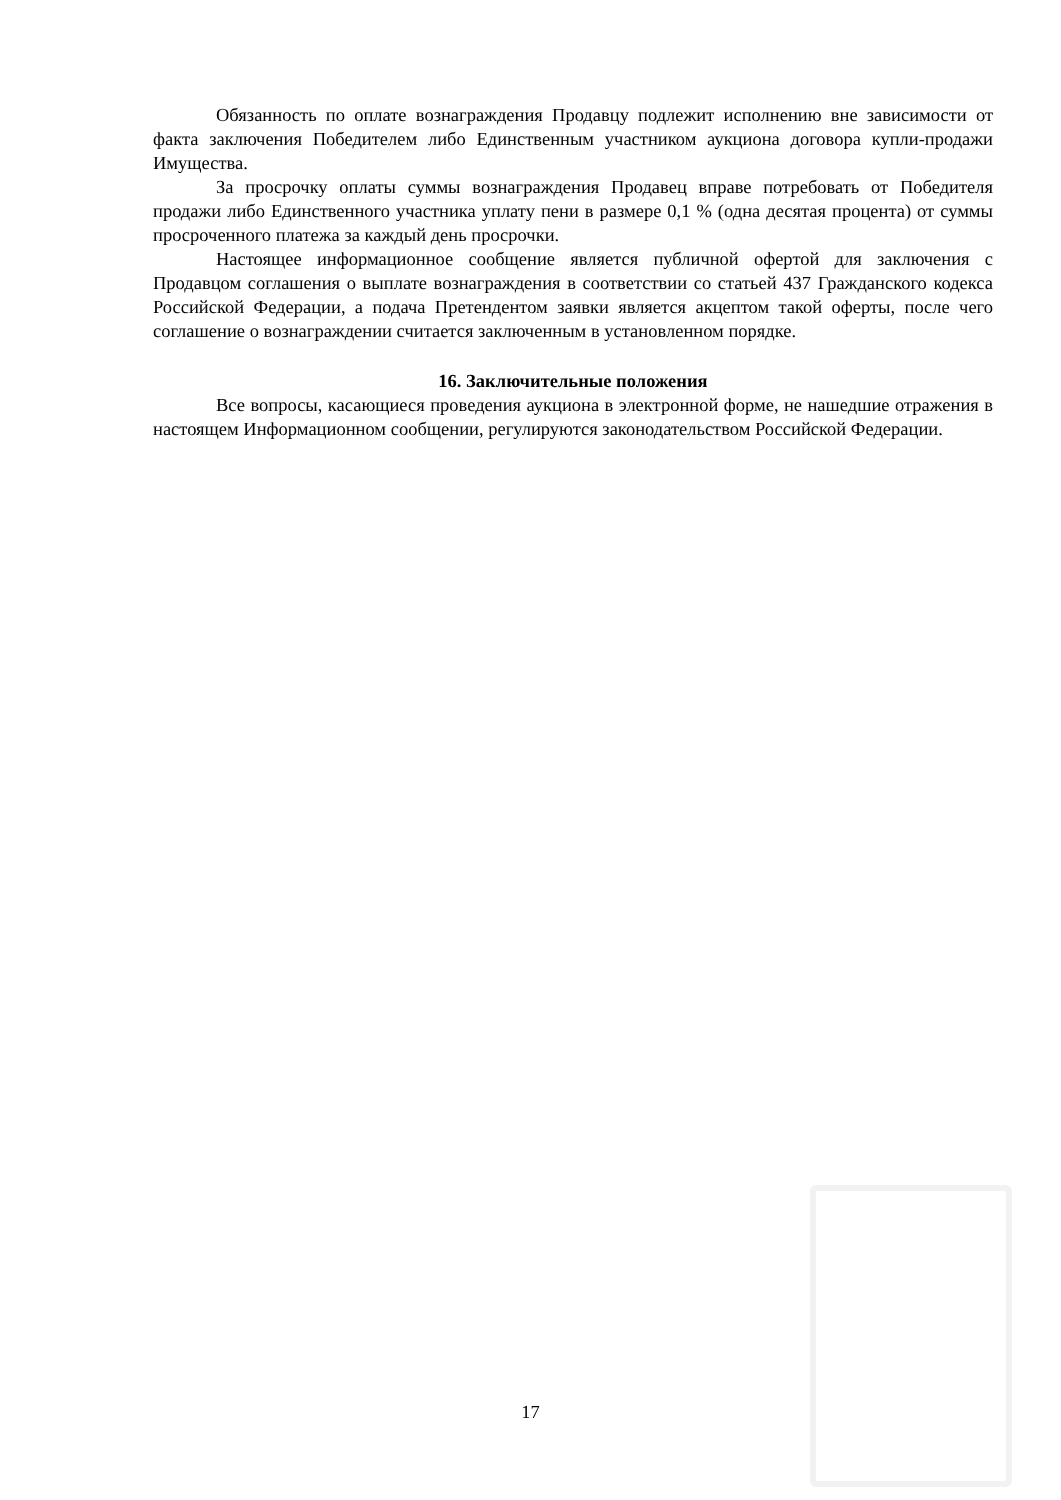Обязанность по оплате вознаграждения Продавцу подлежит исполнению вне зависимости от факта заключения Победителем либо Единственным участником аукциона договора купли-продажи Имущества.
За просрочку оплаты суммы вознаграждения Продавец вправе потребовать от Победителя продажи либо Единственного участника уплату пени в размере 0,1 % (одна десятая процента) от суммы просроченного платежа за каждый день просрочки.
Настоящее информационное сообщение является публичной офертой для заключения с Продавцом соглашения о выплате вознаграждения в соответствии со статьей 437 Гражданского кодекса Российской Федерации, а подача Претендентом заявки является акцептом такой оферты, после чего соглашение о вознаграждении считается заключенным в установленном порядке.
16. Заключительные положения
Все вопросы, касающиеся проведения аукциона в электронной форме, не нашедшие отражения в настоящем Информационном сообщении, регулируются законодательством Российской Федерации.
17